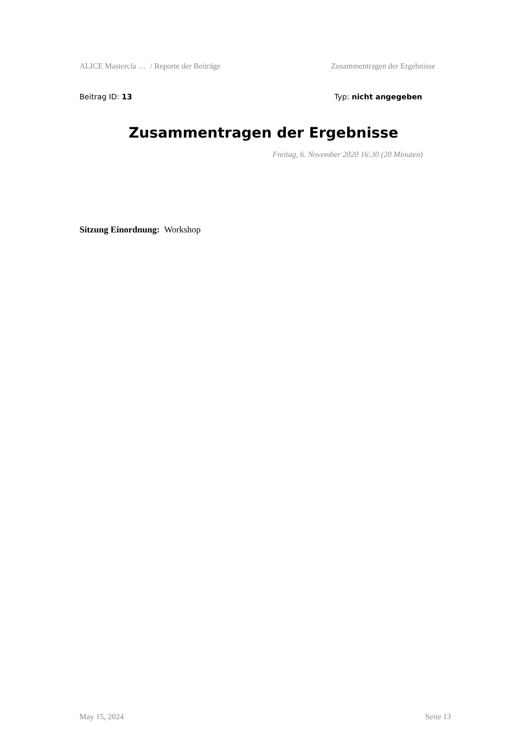ALICE Mastercla … / Reporte der Beiträge Zusammentragen der Ergebnisse
Beitrag ID: 13 Typ: nicht angegeben
Zusammentragen der Ergebnisse
Freitag, 6. November 2020 16:30 (20 Minuten)
Sitzung Einordnung: Workshop
May 15, 2024 Seite 13